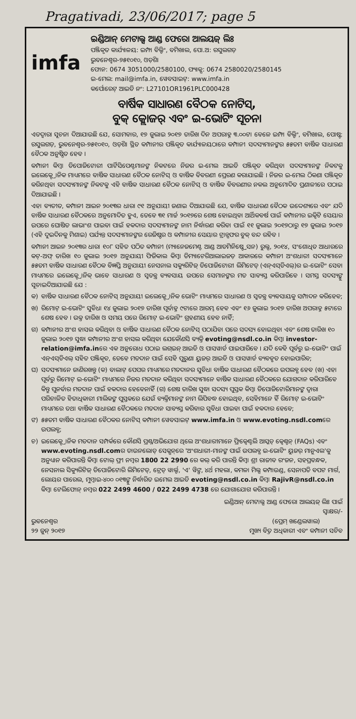Pragativadi, 23/06/2017; page 5
imfa
ଇଣ୍ଡିଆନ୍ ମେଟାଲ୍ସ ଆଣ୍ଡ ଫେରୋ ଆଲୟଜ୍ ଲିଃ
ପଞ୍ଜିକୃତ କାର୍ଯ୍ୟାଳୟ: ଇମ୍ଫା ବିଲ୍ଡିଂ, ବମିଖାଲ, ପୋ.ଅ: ରସୁଲଗଡ଼
ଭୁବନେଶ୍ୱର-୭୫୧୦୧୦, ଓଡ଼ିଶା
ଫୋନ: 0674 3051000/2580100, ଫ୍ୟାକ୍ସ: 0674 2580020/2580145
ଇ-ମେଲ: mail@imfa.in, ୱେବସାଇଟ୍: www.imfa.in
କର୍ପୋରେଟ୍ ଆଇଡି ନଂ: L27101OR1961PLC000428
ବାର୍ଷିକ ସାଧାରଣ ବୈଠକ ନୋଟିସ୍,
ବୁକ୍ କ୍ଲୋଜର୍ ଏବଂ ଇ-ଭୋଟିଂ ସୂଚନା
ଏତଦ୍ୱାରା ସୂଚନା ଦିଆଯାଉଛି ଯେ, ସୋମବାର, ୧୭ ଜୁଲାଇ ୨୦୧୭ ତାରିଖ ଦିନ ଅପରାହ୍ନ ୩.୦୦ଟା ବେଳେ ଇମ୍ଫା ବିଲ୍ଡିଂ, ବମିଖାଲ, ପୋଷ୍ଟ: ରସୁଲଗଡ଼, ଭୁବନେଶ୍ୱର-୭୫୧୦୧୦, ଓଡ଼ିଶା ସ୍ଥିତ କମ୍ପାନୀର ପଞ୍ଜିକୃତ କାର୍ଯ୍ୟାଳୟଠାରେ କମ୍ପାନୀ ସଦସ୍ୟମାନଙ୍କର ୫୫ତମ ବାର୍ଷିକ ସାଧାରଣ ବୈଠକ ଅନୁଷ୍ଠିତ ହେବ ।
କମ୍ପାନୀ କିମ୍ବା ଡିପୋଜିଟୋରୀ ପାର୍ଟିସିପେଣ୍ଟମାନଙ୍କ ନିକଟରେ ନିଜର ଇ-ମେଲ ଆଇଡି ପଞ୍ଜିକୃତ କରିଥିବା ସଦସ୍ୟମାନଙ୍କ ନିକଟକୁ ଇଲେକ୍ଟ୍ରୋନିକ ମାଧ୍ୟମରେ ବାର୍ଷିକ ସାଧାରଣ ବୈଠକ ନୋଟିସ୍ ଓ ବାର୍ଷିକ ବିବରଣୀ ପ୍ରେରଣ କରାଯାଇଛି । ନିଜର ଇ-ମେଲ ଠିକଣା ପଞ୍ଜିକୃତ କରିନଥିବା ସଦସ୍ୟମାନଙ୍କ ନିକଟକୁ ଏହି ବାର୍ଷିକ ସାଧାରଣ ବୈଠକ ନୋଟିସ୍ ଓ ବାର୍ଷିକ ବିବରଣୀର ନକଲ ଅନୁମୋଦିତ ପ୍ରଣାଳୀରେ ପଠାଇ ଦିଆଯାଇଛି ।
ଏହା ବ୍ୟତୀତ, କମ୍ପାନୀ ଆଇନ ୨୦୧୩ର ଧାରା ୯୧ ଅନୁଯାୟୀ ଜଣାଇ ଦିଆଯାଉଛି ଯେ, ବାର୍ଷିକ ସାଧାରଣ ବୈଠକ ଉଦ୍ଦେଶ୍ୟରେ ଏବଂ ଯଦି ବାର୍ଷିକ ସାଧାରଣ ବୈଠକରେ ଅନୁମୋଦିତ ହୁଏ, ତେବେ ୩୧ ମାର୍ଚ୍ଚ ୨୦୧୭ରେ ଶେଷ ହୋଇଥିବା ଆର୍ଥିକବର୍ଷ ପାଇଁ କମ୍ପାନୀର ଇକ୍ୱିଟି ସେୟାର ଉପରେ ଘୋଷିତ ଲାଭାଂଶ ପାଇବା ପାଇଁ ହକଦାର ସଦସ୍ୟମାନଙ୍କ ନାମ ନିର୍ଦ୍ଧାରଣ କରିବା ପାଇଁ ୧୧ ଜୁଲାଇ ୨୦୧୭ଠାରୁ ୧୭ ଜୁଲାଇ ୨୦୧୭ (ଏହି ଦୁଇଦିନକୁ ମିଶାଇ) ପର୍ଯ୍ୟନ୍ତ ସଦସ୍ୟମାନଙ୍କର ରେଜିଷ୍ଟର ଓ କମ୍ପାନୀର ସେୟାର ଟ୍ରାନ୍ସଫର ବୁକ୍ ବନ୍ଦ ରହିବ ।
କମ୍ପାନୀ ଆଇନ ୨୦୧୩ର ଧାରା ୧୦୮ ସହିତ ପଠିତ କମ୍ପାନୀ (ମ୍ୟାନେଜମେଣ୍ଟ ଆଣ୍ଡ ଆଡମିନିଷ୍ଟ୍ରେସନ) ରୁଲ୍ସ, ୨୦୧୪, ସଂଶୋଧିତ ଆଧାରରେ କଟ୍-ଅଫ୍ ତାରିଖ ୧୦ ଜୁଲାଇ ୨୦୧୭ ଅନୁଯାୟୀ ଫିଜିକାଲ କିମ୍ବା ଡିମ୍ୟାଟେରିଆଲାଇଜଡ଼ ଆକାରରେ କମ୍ପାନୀ ଅଂଶଧାରୀ ସଦସ୍ୟମାନେ ୫୫ତମ ବାର୍ଷିକ ସାଧାରଣ ବୈଠକ ବିଜ୍ଞପ୍ତି ଅନୁଯାୟୀ ନେସନାଲ ସକ୍ୟୁରିଟିଜ୍ ଡିପୋଜିଟୋରୀ ଲିମିଟେଡ୍ (ଏନ୍‌ଏସ୍‌ଡିଏଲ୍)ର ଇ-ଭୋଟିଂ ସେବା ମାଧ୍ୟମରେ ଇଲେକ୍ଟ୍ରୋନିକ୍ ଭାବେ ସାଧାରଣ ଓ ସ୍ୱତନ୍ତ୍ର ବ୍ୟବସାୟ ଉପରେ ସେମାନଙ୍କର ମତ ସାବ୍ୟସ୍ତ କରିପାରିବେ । ସମସ୍ତ ସଦସ୍ୟଙ୍କୁ ସୂଚାଇଦିଆଯାଉଛି ଯେ :
କ) ବାର୍ଷିକ ସାଧାରଣ ବୈଠକ ନୋଟିସ୍ ଅନୁଯାୟୀ ଇଲେକ୍ଟ୍ରୋନିକ ଭୋଟିଂ ମାଧ୍ୟମରେ ସାଧାରଣ ଓ ସ୍ୱତନ୍ତ୍ର ବ୍ୟବସାୟକୁ ସମ୍ପାଦନ କରିହେବ;
ଖ) ରିମୋଟ୍ ଇ-ଭୋଟିଂ ସୁବିଧା ୧୪ ଜୁଲାଇ ୨୦୧୭ ତାରିଖ ପୂର୍ବାହ୍ନ ୯ଟାରେ ଆରମ୍ଭ ହେବ ଏବଂ ୧୬ ଜୁଲାଇ ୨୦୧୭ ତାରିଖ ଅପରାହ୍ନ ୫ଟାରେ ଶେଷ ହେବ । ଉକ୍ତ ତାରିଖ ଓ ସମୟ ପରେ ରିମୋଟ୍ ଇ-ଭୋଟିଂ ଗ୍ରହଣୀୟ ହେବ ନାହିଁ;
ଗ) କମ୍ପାନୀର ଅଂଶ ହାସଲ କରିଥିବା ଓ ବାର୍ଷିକ ସାଧାରଣ ବୈଠକ ନୋଟିସ୍ ପଠାଯିବା ପରେ ସଦସ୍ୟ ହୋଇଥିବା ଏବଂ ଶେଷ ତାରିଖ ୧୦ ଜୁଲାଇ ୨୦୧୭ ସୁଦ୍ଧା କମ୍ପାନୀର ଅଂଶ ହାସଲ କରିଥିବା ଯେକୌଣସି ବ୍ୟକ୍ତି evoting@nsdl.co.in କିମ୍ବା investor-relation@imfa.inରେ ଏକ ଅନୁରୋଧ ପଠାଇ ଲଗ୍‌ଇନ୍ ଆଇଡି ଓ ପାସୱାର୍ଡ ପାଇପାରିବେ । ଯଦି କେହି ପୂର୍ବରୁ ଇ-ଭୋଟିଂ ପାଇଁ ଏନ୍‌ଏସ୍‌ଡିଏଲ୍ ସହିତ ପଞ୍ଜିକୃତ, ତେବେ ମତଦାନ ପାଇଁ ସେହି ପୁରୁଣା ୟୁଜର୍ ଆଇଡି ଓ ପାସୱାର୍ଡ ବ୍ୟବହୃତ ହୋଇପାରିବ;
ଘ) ସଦସ୍ୟମାନେ ଜାଣିରଖନ୍ତୁ (କ) ବାଲାଟ୍ ପେପର ମାଧ୍ୟମରେ ମତଦାନର ସୁବିଧା ବାର୍ଷିକ ସାଧାରଣ ବୈଠକରେ ଉପଲବ୍ଧ ହେବ (ଖ) ଏହା ପୂର୍ବରୁ ରିମୋଟ୍ ଇ-ଭୋଟିଂ ମାଧ୍ୟମରେ ନିଜର ମତଦାନ କରିଥିବା ସଦସ୍ୟମାନେ ବାର୍ଷିକ ସାଧାରଣ ବୈଠକରେ ଯୋଗଦାନ କରିପାରିବେ କିନ୍ତୁ ପୁନର୍ବାର ମତଦାନ ପାଇଁ ହକଦାର ହେବେନାହିଁ (ଗ) ଶେଷ ତାରିଖ ସୁଦ୍ଧା ସଦସ୍ୟ ପୁସ୍ତକ କିମ୍ବା ଡିପୋଜିଟୋରିମାନଙ୍କ ଦ୍ୱାରା ପରିଚାଳିତ ହିତାଧିକାରୀ ମାଲିକଙ୍କ ପୁସ୍ତକରେ ଯେଉଁ ବ୍ୟକ୍ତିମାନଙ୍କ ନାମ ଲିପିବଦ୍ଧ ହୋଇଥିବ, ସେହିମାନେ ହିଁ ରିମୋଟ୍ ଇ-ଭୋଟିଂ ମାଧ୍ୟମରେ ତଥା ବାର୍ଷିକ ସାଧାରଣ ବୈଠକରେ ମତଦାନ ସାବ୍ୟସ୍ତ କରିବାର ସୁବିଧା ପାଇବା ପାଇଁ ହକଦାର ହେବେ;
ଙ) ୫୫ତମ ବାର୍ଷିକ ସାଧାରଣ ବୈଠକର ନୋଟିସ୍ କମ୍ପାନୀ ୱେବସାଇଟ୍ www.imfa.in ଓ www.evoting.nsdl.comରେ ଉପଲବ୍ଧ;
ଚ) ଇଲେକ୍ଟ୍ରୋନିକ ମତଦାନ ସମ୍ପର୍କରେ କୌଣସି ପ୍ରଶ୍ନ/ଅଭିଯୋଗ ଥିଲେ ଅଂଶଧାରୀମାନେ ଫ୍ରିକ୍ୱେଣ୍ଟଲି ଆସ୍କଡ୍ କ୍ୱେଶ୍ଚନ୍ (FAQs) ଏବଂ www.evoting.nsdl.comର ଡାଉନଲୋଡ୍ ସେକ୍ସନ୍‌ରେ 'ଅଂଶଧାରୀ-ମାନଙ୍କ ପାଇଁ ଉପଲବ୍ଧ ଇ-ଭୋଟିଂ ୟୁଜର୍ ମାନୁଏଲ'କୁ ଅନୁଧ୍ୟାନ କରିପାରନ୍ତି କିମ୍ବା ଟୋଲ୍ ଫ୍ରୀ ନମ୍ବର 1800 22 2990 ରେ କଲ୍ କରି ପାରନ୍ତି କିମ୍ବା ଶ୍ରୀ ରାଜୀବ ରଂଜନ, ସହପ୍ରବନ୍ଧକ, ନେସନାଲ ସିକ୍ୟୁରିଟିଜ୍ ଡିପୋଜିଟୋରି ଲିମିଟେଡ୍, ଟ୍ରେଡ୍ ୱାର୍ଲ୍ଡ, 'ଏ' ୱିଙ୍ଗ, ୪ର୍ଥ ମହଲା, କମଳା ମିଲ୍ସ କମ୍ପାଉଣ୍ଡ, ସେନାପତି ବପଟ ମାର୍ଗ, ଲୋୟର ପାରେଲ, ମୁମ୍ବାଇ-୪୦୦ ୦୧୩ଙ୍କୁ ନିର୍ଦ୍ଧାରିତ ଇମେଲ ଆଇଡି evoting@nsdl.co.in କିମ୍ବା RajivR@nsdl.co.in କିମ୍ବା ଟେଲିଫୋନ୍ ନମ୍ବର 022 2499 4600 / 022 2499 4738 ରେ ଯୋଗାଯୋଗ କରିପାରନ୍ତି ।
ଇଣ୍ଡିଆନ୍ ମେଟାଲ୍ସ ଆଣ୍ଡ ଫେରୋ ଆଲୟଜ୍ ଲିଃ ପାଇଁ
ସ୍ୱାକ୍ଷର/-
ଭୁବନେଶ୍ୱର
୨୨ ଜୁନ୍ ୨୦୧୭
(ପ୍ରେମ୍ ଖଣ୍ଡେଲୱାଲ)
ମୁଖ୍ୟ ବିତ୍ତ ଅଧିକାରୀ ଏବଂ କମ୍ପାନୀ ସଚିବ